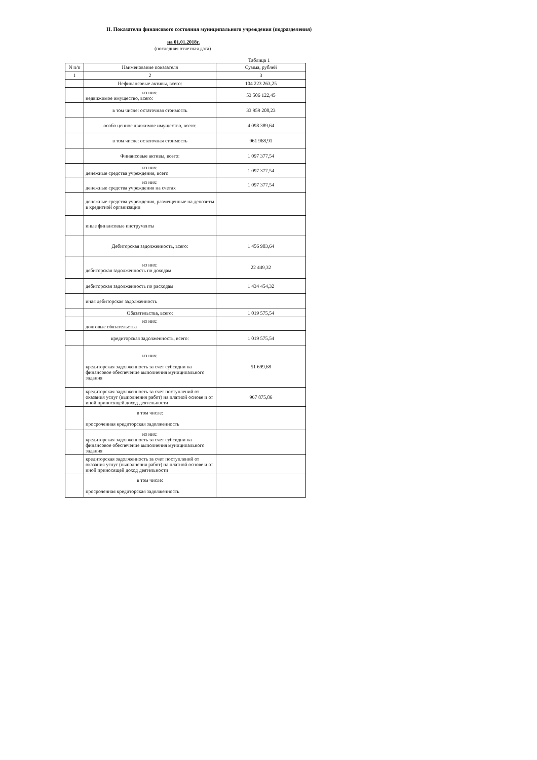II. Показатели финансового состояния муниципального учреждения (подразделения)
на 01.01.2018г.
(последняя отчетная дата)
Таблица 1
| N п/п | Наименование показателя | Сумма, рублей |
| --- | --- | --- |
| 1 | 2 | 3 |
| | Нефинансовые активы, всего: | 104 223 263,25 |
| | из них: недвижимое имущество, всего: | 53 506 122,45 |
| | в том числе: остаточная стоимость | 33 959 208,23 |
| | особо ценное движимое имущество, всего: | 4 098 389,64 |
| | в том числе: остаточная стоимость | 961 968,91 |
| | Финансовые активы, всего: | 1 097 377,54 |
| | из них: денежные средства учреждения, всего | 1 097 377,54 |
| | из них: денежные средства учреждения на счетах | 1 097 377,54 |
| | денежные средства учреждения, размещенные на депозиты в кредитной организации | |
| | иные финансовые инструменты | |
| | Дебиторская задолженность, всего: | 1 456 903,64 |
| | из них: дебиторская задолженность по доходам | 22 449,32 |
| | дебиторская задолженность по расходам | 1 434 454,32 |
| | иная дебиторская задолженность | |
| | Обязательства, всего: | 1 019 575,54 |
| | из них: долговые обязательства | |
| | кредиторская задолженность, всего: | 1 019 575,54 |
| | из них: кредиторская задолженность за счет субсидии на финансовое обеспечение выполнения муниципального задания | 51 699,68 |
| | кредиторская задолженность за счет поступлений от оказания услуг (выполнения работ) на платной основе и от иной приносящей доход деятельности | 967 875,86 |
| | в том числе: просроченная кредиторская задолженность | |
| | из них: кредиторская задолженность за счет субсидии на финансовое обеспечение выполнения муниципального задания | |
| | кредиторская задолженность за счет поступлений от оказания услуг (выполнения работ) на платной основе и от иной приносящей доход деятельности | |
| | в том числе: просроченная кредиторская задолженность | |